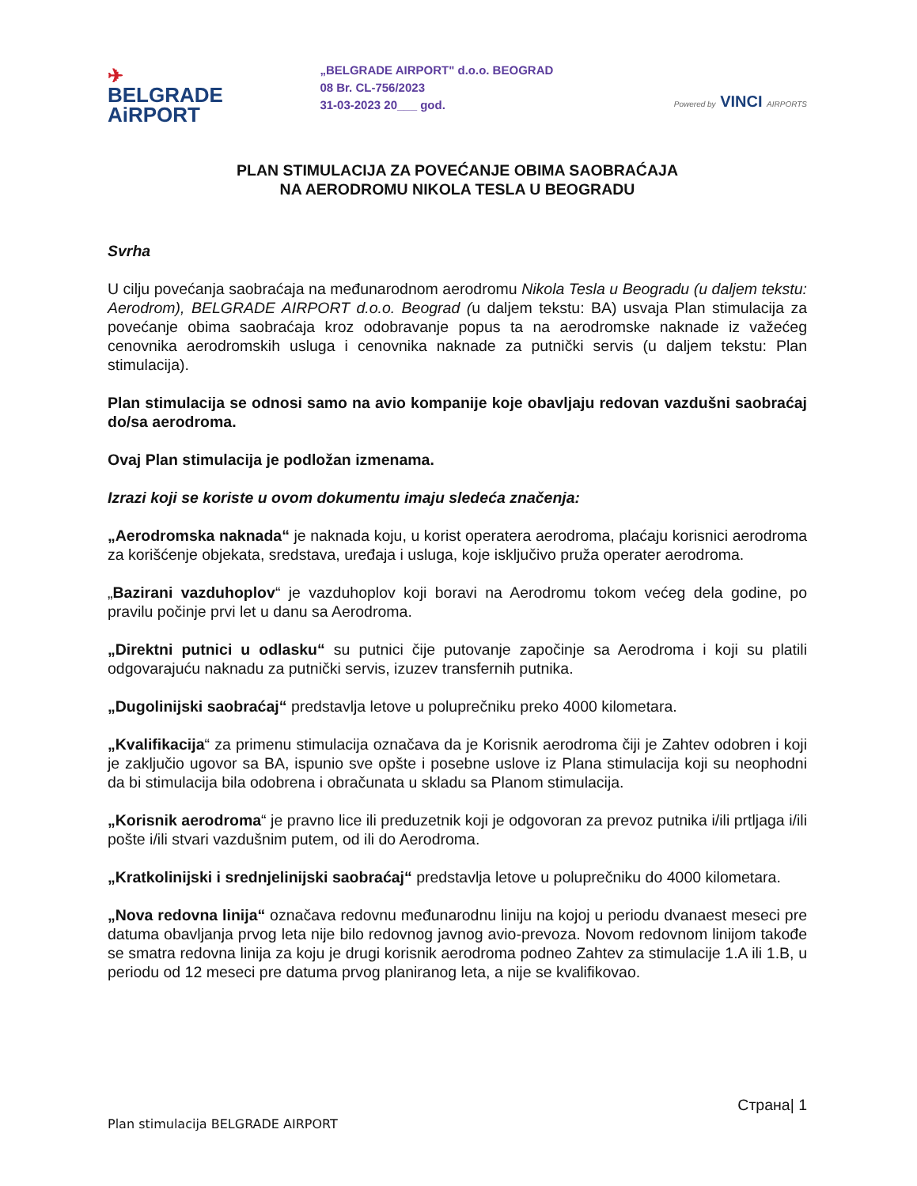✈
BELGRADE
AiRPORT
„BELGRADE AIRPORT" d.o.o. BEOGRAD
08 Br. CL-756/2023
31-03-2023 20___ god.
Powered by VINCI AIRPORTS
PLAN STIMULACIJA ZA POVEĆANJE OBIMA SAOBRAĆAJA
NA AERODROMU NIKOLA TESLA U BEOGRADU
Svrha
U cilju povećanja saobraćaja na međunarodnom aerodromu Nikola Tesla u Beogradu (u daljem tekstu: Aerodrom), BELGRADE AIRPORT d.o.o. Beograd (u daljem tekstu: BA) usvaja Plan stimulacija za povećanje obima saobraćaja kroz odobravanje popus ta na aerodromske naknade iz važećeg cenovnika aerodromskih usluga i cenovnika naknade za putnički servis (u daljem tekstu: Plan stimulacija).
Plan stimulacija se odnosi samo na avio kompanije koje obavljaju redovan vazdušni saobraćaj do/sa aerodroma.
Ovaj Plan stimulacija je podložan izmenama.
Izrazi koji se koriste u ovom dokumentu imaju sledeća značenja:
„Aerodromska naknada“ je naknada koju, u korist operatera aerodroma, plaćaju korisnici aerodroma za korišćenje objekata, sredstava, uređaja i usluga, koje isključivo pruža operater aerodroma.
„Bazirani vazduhoplov“ je vazduhoplov koji boravi na Aerodromu tokom većeg dela godine, po pravilu počinje prvi let u danu sa Aerodroma.
„Direktni putnici u odlasku“ su putnici čije putovanje započinje sa Aerodroma i koji su platili odgovarajuću naknadu za putnički servis, izuzev transfernih putnika.
„Dugolinijski saobraćaj“ predstavlja letove u poluprečniku preko 4000 kilometara.
„Kvalifikacija“ za primenu stimulacija označava da je Korisnik aerodroma čiji je Zahtev odobren i koji je zaključio ugovor sa BA, ispunio sve opšte i posebne uslove iz Plana stimulacija koji su neophodni da bi stimulacija bila odobrena i obračunata u skladu sa Planom stimulacija.
„Korisnik aerodroma“ je pravno lice ili preduzetnik koji je odgovoran za prevoz putnika i/ili prtljaga i/ili pošte i/ili stvari vazdušnim putem, od ili do Aerodroma.
„Kratkolinijski i srednjelinijski saobraćaj“ predstavlja letove u poluprečniku do 4000 kilometara.
„Nova redovna linija“ označava redovnu međunarodnu liniju na kojoj u periodu dvanaest meseci pre datuma obavljanja prvog leta nije bilo redovnog javnog avio-prevoza. Novom redovnom linijom takođe se smatra redovna linija za koju je drugi korisnik aerodroma podneo Zahtev za stimulacije 1.A ili 1.B, u periodu od 12 meseci pre datuma prvog planiranog leta, a nije se kvalifikovao.
Страна| 1
Plan stimulacija BELGRADE AIRPORT